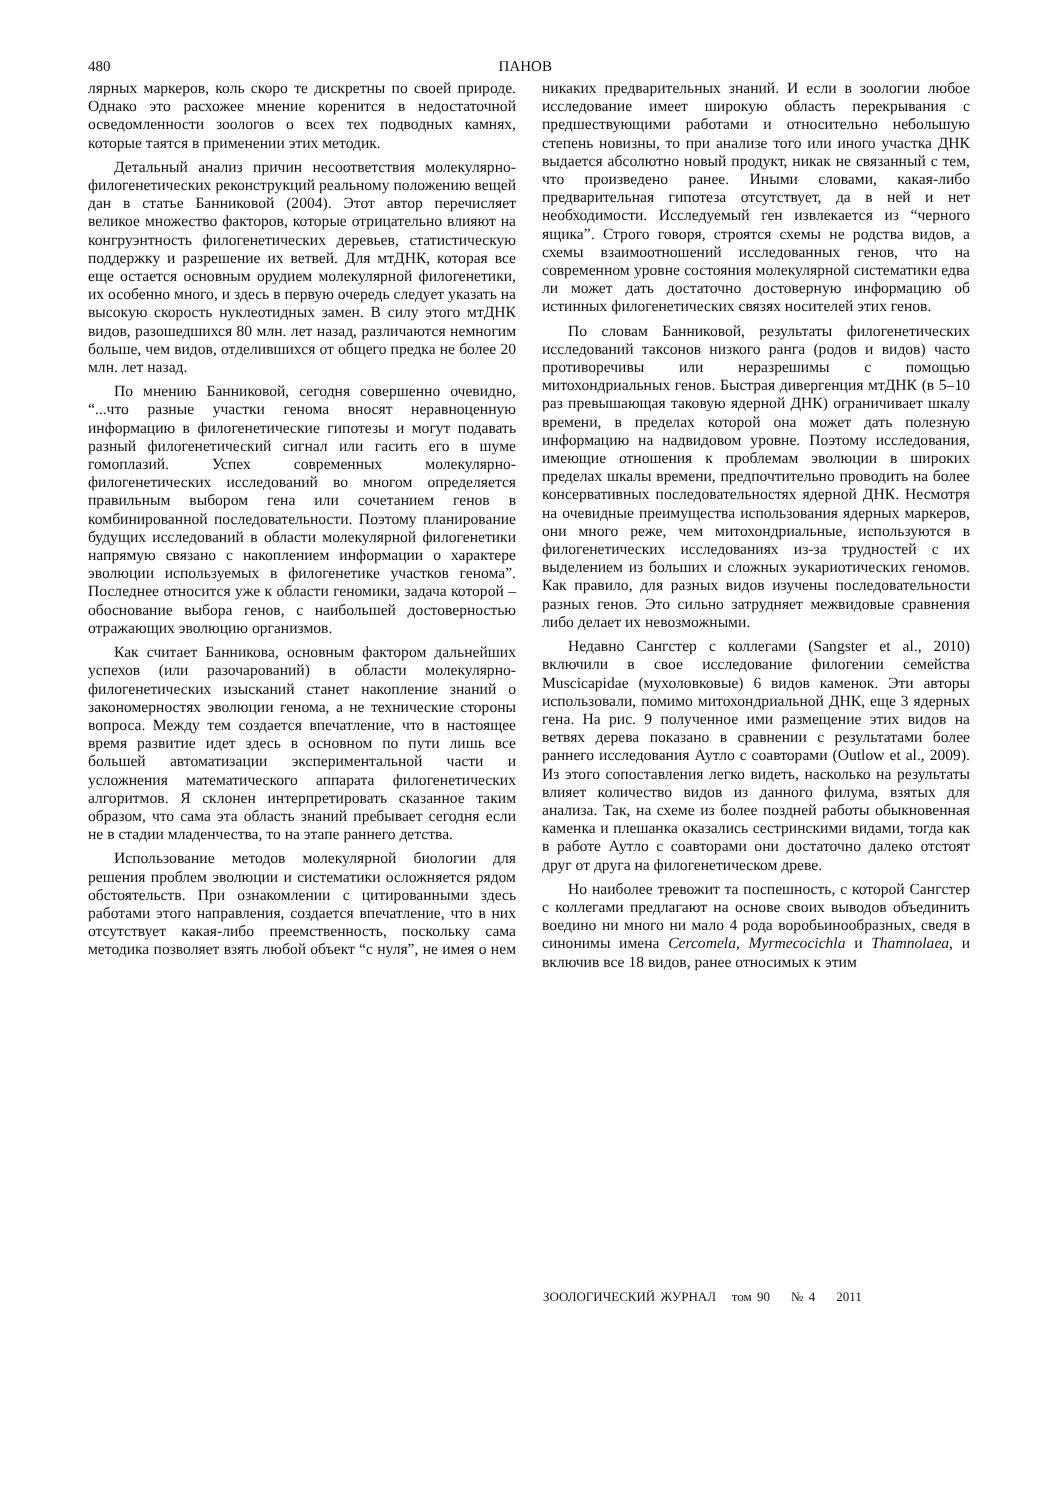480 ПАНОВ
лярных маркеров, коль скоро те дискретны по своей природе. Однако это расхожее мнение коренится в недостаточной осведомленности зоологов о всех тех подводных камнях, которые таятся в применении этих методик.
Детальный анализ причин несоответствия молекулярно-филогенетических реконструкций реальному положению вещей дан в статье Банниковой (2004). Этот автор перечисляет великое множество факторов, которые отрицательно влияют на конгруэнтность филогенетических деревьев, статистическую поддержку и разрешение их ветвей. Для мтДНК, которая все еще остается основным орудием молекулярной филогенетики, их особенно много, и здесь в первую очередь следует указать на высокую скорость нуклеотидных замен. В силу этого мтДНК видов, разошедшихся 80 млн. лет назад, различаются немногим больше, чем видов, отделившихся от общего предка не более 20 млн. лет назад.
По мнению Банниковой, сегодня совершенно очевидно, “...что разные участки генома вносят неравноценную информацию в филогенетические гипотезы и могут подавать разный филогенетический сигнал или гасить его в шуме гомоплазий. Успех современных молекулярно-филогенетических исследований во многом определяется правильным выбором гена или сочетанием генов в комбинированной последовательности. Поэтому планирование будущих исследований в области молекулярной филогенетики напрямую связано с накоплением информации о характере эволюции используемых в филогенетике участков генома”. Последнее относится уже к области геномики, задача которой – обоснование выбора генов, с наибольшей достоверностью отражающих эволюцию организмов.
Как считает Банникова, основным фактором дальнейших успехов (или разочарований) в области молекулярно-филогенетических изысканий станет накопление знаний о закономерностях эволюции генома, а не технические стороны вопроса. Между тем создается впечатление, что в настоящее время развитие идет здесь в основном по пути лишь все большей автоматизации экспериментальной части и усложнения математического аппарата филогенетических алгоритмов. Я склонен интерпретировать сказанное таким образом, что сама эта область знаний пребывает сегодня если не в стадии младенчества, то на этапе раннего детства.
Использование методов молекулярной биологии для решения проблем эволюции и систематики осложняется рядом обстоятельств. При ознакомлении с цитированными здесь работами этого направления, создается впечатление, что в них отсутствует какая-либо преемственность, поскольку сама методика позволяет взять любой объект “с нуля”, не имея о нем никаких предварительных знаний. И если в зоологии любое исследование имеет широкую область перекрывания с предшествующими работами и относительно небольшую степень новизны, то при анализе того или иного участка ДНК выдается абсолютно новый продукт, никак не связанный с тем, что произведено ранее. Иными словами, какая-либо предварительная гипотеза отсутствует, да в ней и нет необходимости. Исследуемый ген извлекается из “черного ящика”. Строго говоря, строятся схемы не родства видов, а схемы взаимоотношений исследованных генов, что на современном уровне состояния молекулярной систематики едва ли может дать достаточно достоверную информацию об истинных филогенетических связях носителей этих генов.
По словам Банниковой, результаты филогенетических исследований таксонов низкого ранга (родов и видов) часто противоречивы или неразрешимы с помощью митохондриальных генов. Быстрая дивергенция мтДНК (в 5–10 раз превышающая таковую ядерной ДНК) ограничивает шкалу времени, в пределах которой она может дать полезную информацию на надвидовом уровне. Поэтому исследования, имеющие отношения к проблемам эволюции в широких пределах шкалы времени, предпочтительно проводить на более консервативных последовательностях ядерной ДНК. Несмотря на очевидные преимущества использования ядерных маркеров, они много реже, чем митохондриальные, используются в филогенетических исследованиях из-за трудностей с их выделением из больших и сложных эукариотических геномов. Как правило, для разных видов изучены последовательности разных генов. Это сильно затрудняет межвидовые сравнения либо делает их невозможными.
Недавно Сангстер с коллегами (Sangster et al., 2010) включили в свое исследование филогении семейства Muscicapidae (мухоловковые) 6 видов каменок. Эти авторы использовали, помимо митохондриальной ДНК, еще 3 ядерных гена. На рис. 9 полученное ими размещение этих видов на ветвях дерева показано в сравнении с результатами более раннего исследования Аутло с соавторами (Outlow et al., 2009). Из этого сопоставления легко видеть, насколько на результаты влияет количество видов из данного филума, взятых для анализа. Так, на схеме из более поздней работы обыкновенная каменка и плешанка оказались сестринскими видами, тогда как в работе Аутло с соавторами они достаточно далеко отстоят друг от друга на филогенетическом древе.
Но наиболее тревожит та поспешность, с которой Сангстер с коллегами предлагают на основе своих выводов объединить воедино ни много ни мало 4 рода воробьинообразных, сведя в синонимы имена Cercomela, Myrmecocichla и Thamnolaea, и включив все 18 видов, ранее относимых к этим
ЗООЛОГИЧЕСКИЙ ЖУРНАЛ том 90 № 4 2011